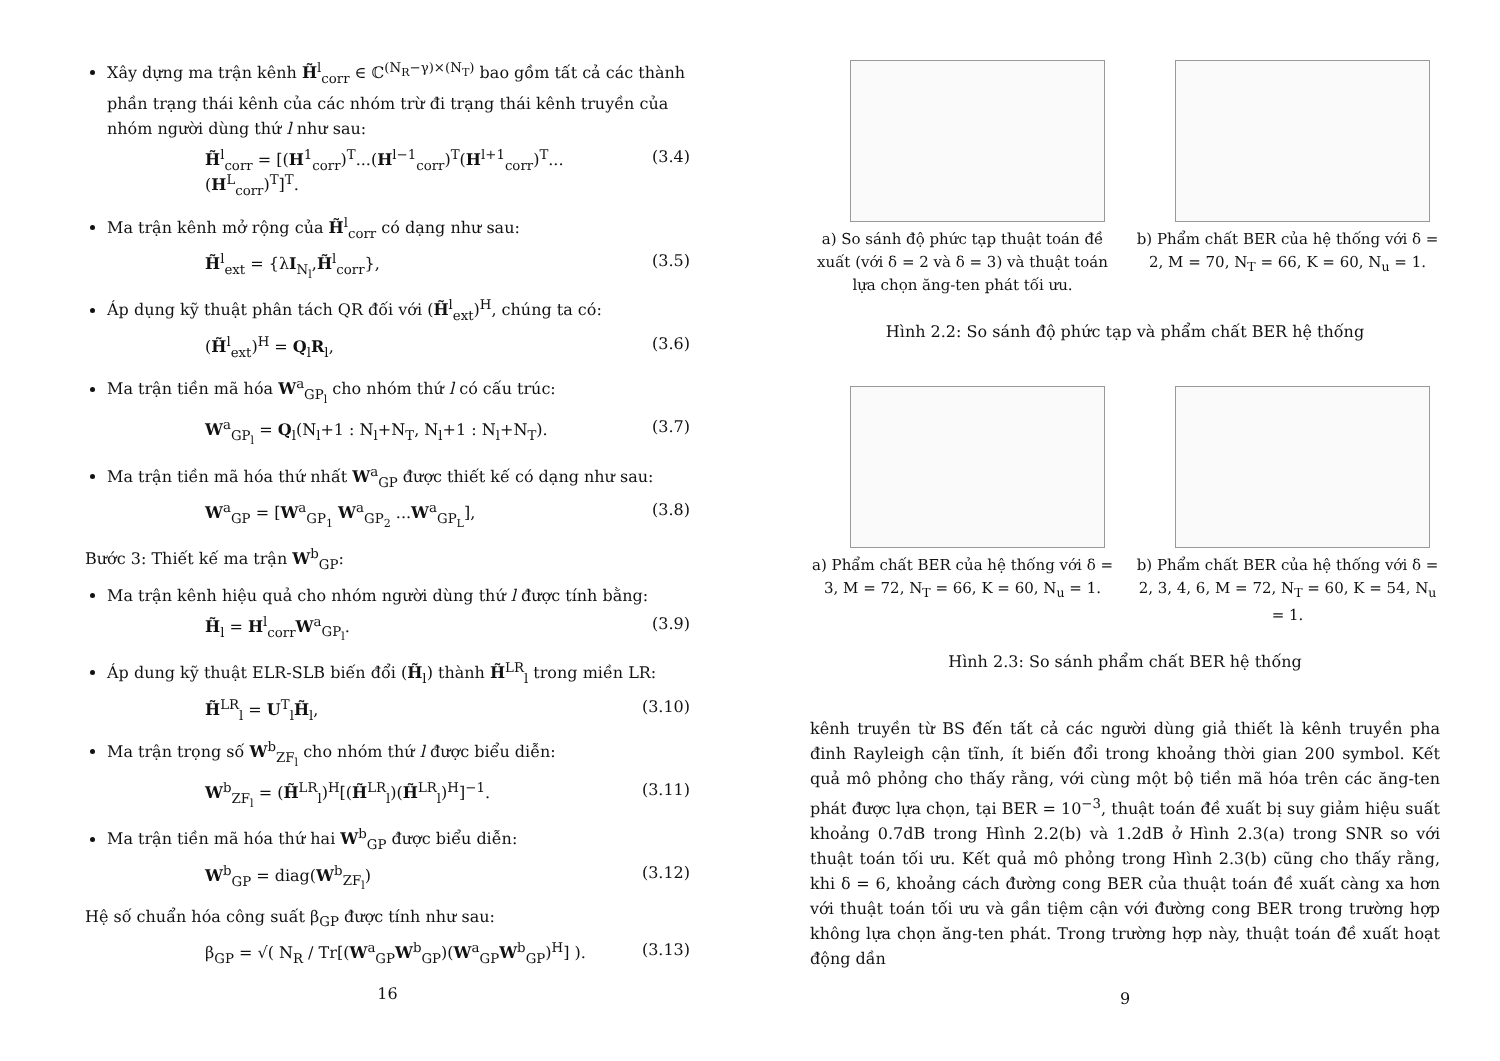Xây dựng ma trận kênh H̃<sup>l</sup><sub>corr</sub> ∈ ℂ<sup>(N<sub>R</sub>−γ)×(N<sub>T</sub>)</sup> bao gồm tất cả các thành phần trạng thái kênh của các nhóm trừ đi trạng thái kênh truyền của nhóm người dùng thứ l như sau:
H̃<sup>l</sup><sub>corr</sub> = [(H<sup>1</sup><sub>corr</sub>)<sup>T</sup>...(H<sup>l−1</sup><sub>corr</sub>)<sup>T</sup>(H<sup>l+1</sup><sub>corr</sub>)<sup>T</sup>...(H<sup>L</sup><sub>corr</sub>)<sup>T</sup>]<sup>T</sup>. (3.4)
Ma trận kênh mở rộng của H̃<sup>l</sup><sub>corr</sub> có dạng như sau:
H̃<sup>l</sup><sub>ext</sub> = {λI<sub>N<sub>l</sub></sub>,H̃<sup>l</sup><sub>corr</sub>}, (3.5)
Áp dụng kỹ thuật phân tách QR đối với (H̃<sup>l</sup><sub>ext</sub>)<sup>H</sup>, chúng ta có:
(H̃<sup>l</sup><sub>ext</sub>)<sup>H</sup> = Q<sub>l</sub>R<sub>l</sub>, (3.6)
Ma trận tiền mã hóa W<sup>a</sup><sub>GP<sub>l</sub></sub> cho nhóm thứ l có cấu trúc:
W<sup>a</sup><sub>GP<sub>l</sub></sub> = Q<sub>l</sub>(N<sub>l</sub>+1 : N<sub>l</sub>+N<sub>T</sub>, N<sub>l</sub>+1 : N<sub>l</sub>+N<sub>T</sub>). (3.7)
Ma trận tiền mã hóa thứ nhất W<sup>a</sup><sub>GP</sub> được thiết kế có dạng như sau:
W<sup>a</sup><sub>GP</sub> = [W<sup>a</sup><sub>GP<sub>1</sub></sub> W<sup>a</sup><sub>GP<sub>2</sub></sub> ...W<sup>a</sup><sub>GP<sub>L</sub></sub>], (3.8)
Bước 3: Thiết kế ma trận W<sup>b</sup><sub>GP</sub>:
Ma trận kênh hiệu quả cho nhóm người dùng thứ l được tính bằng:
H̃<sub>l</sub> = H<sup>l</sup><sub>corr</sub>W<sup>a</sup><sub>GP<sub>l</sub></sub>. (3.9)
Áp dung kỹ thuật ELR-SLB biến đổi (H̃<sub>l</sub>) thành H̃<sup>LR</sup><sub>l</sub> trong miền LR:
H̃<sup>LR</sup><sub>l</sub> = U<sup>T</sup><sub>l</sub>H̃<sub>l</sub>, (3.10)
Ma trận trọng số W<sup>b</sup><sub>ZF<sub>l</sub></sub> cho nhóm thứ l được biểu diễn:
W<sup>b</sup><sub>ZF<sub>l</sub></sub> = (H̃<sup>LR</sup><sub>l</sub>)<sup>H</sup>[(H̃<sup>LR</sup><sub>l</sub>)(H̃<sup>LR</sup><sub>l</sub>)<sup>H</sup>]<sup>−1</sup>. (3.11)
Ma trận tiền mã hóa thứ hai W<sup>b</sup><sub>GP</sub> được biểu diễn:
W<sup>b</sup><sub>GP</sub> = diag(W<sup>b</sup><sub>ZF<sub>l</sub></sub>) (3.12)
Hệ số chuẩn hóa công suất β<sub>GP</sub> được tính như sau:
β<sub>GP</sub> = √( N<sub>R</sub> / Tr[(W<sup>a</sup><sub>GP</sub>W<sup>b</sup><sub>GP</sub>)(W<sup>a</sup><sub>GP</sub>W<sup>b</sup><sub>GP</sub>)<sup>H</sup>] ). (3.13)
16
a) So sánh độ phức tạp thuật toán đề xuất (với δ = 2 và δ = 3) và thuật toán lựa chọn ăng-ten phát tối ưu.
b) Phẩm chất BER của hệ thống với δ = 2, M = 70, N<sub>T</sub> = 66, K = 60, N<sub>u</sub> = 1.
Hình 2.2: So sánh độ phức tạp và phẩm chất BER hệ thống
a) Phẩm chất BER của hệ thống với δ = 3, M = 72, N<sub>T</sub> = 66, K = 60, N<sub>u</sub> = 1.
b) Phẩm chất BER của hệ thống với δ = 2, 3, 4, 6, M = 72, N<sub>T</sub> = 60, K = 54, N<sub>u</sub> = 1.
Hình 2.3: So sánh phẩm chất BER hệ thống
kênh truyền từ BS đến tất cả các người dùng giả thiết là kênh truyền pha đinh Rayleigh cận tĩnh, ít biến đổi trong khoảng thời gian 200 symbol. Kết quả mô phỏng cho thấy rằng, với cùng một bộ tiền mã hóa trên các ăng-ten phát được lựa chọn, tại BER = 10<sup>−3</sup>, thuật toán đề xuất bị suy giảm hiệu suất khoảng 0.7dB trong Hình 2.2(b) và 1.2dB ở Hình 2.3(a) trong SNR so với thuật toán tối ưu. Kết quả mô phỏng trong Hình 2.3(b) cũng cho thấy rằng, khi δ = 6, khoảng cách đường cong BER của thuật toán đề xuất càng xa hơn với thuật toán tối ưu và gần tiệm cận với đường cong BER trong trường hợp không lựa chọn ăng-ten phát. Trong trường hợp này, thuật toán đề xuất hoạt động dần
9